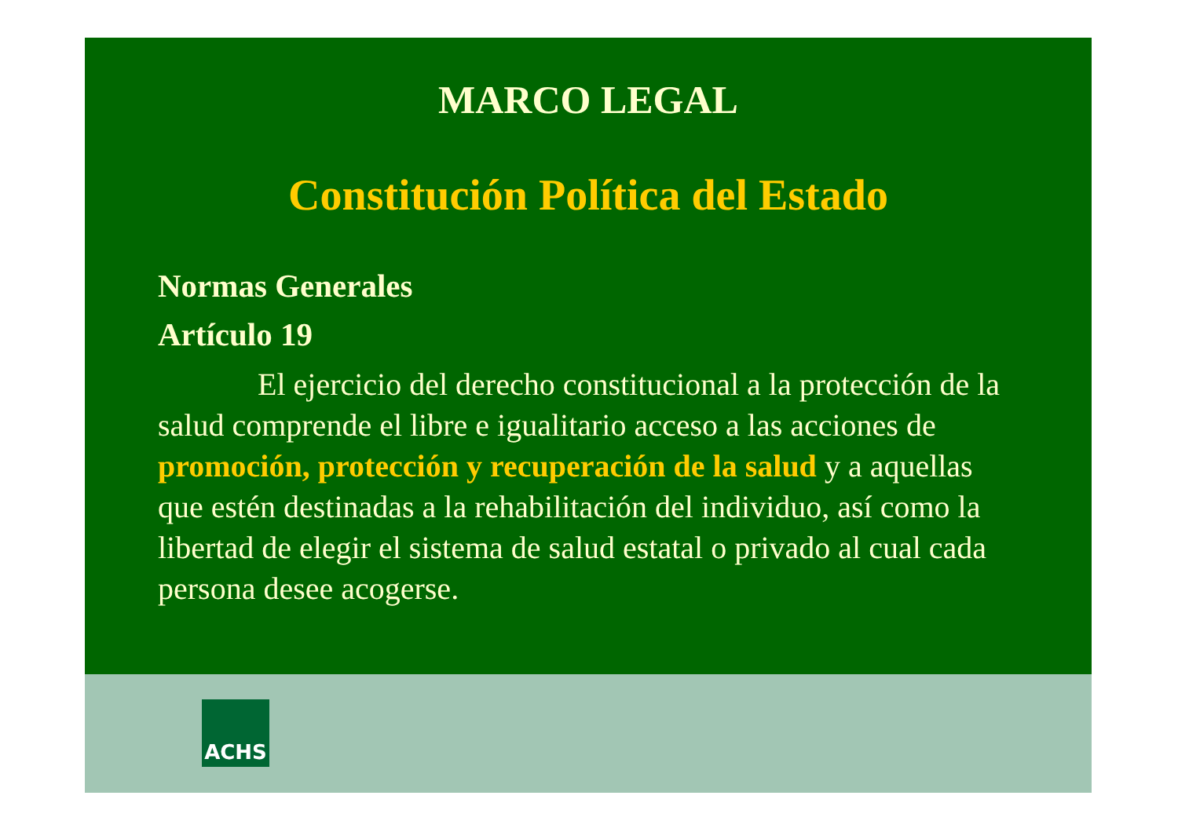MARCO LEGAL
Constitución Política del Estado
Normas Generales
Artículo 19
El ejercicio del derecho constitucional a la protección de la salud comprende el libre e igualitario acceso a las acciones de promoción, protección y recuperación de la salud y a aquellas que estén destinadas a la rehabilitación del individuo, así como la libertad de elegir el sistema de salud estatal o privado al cual cada persona desee acogerse.
ACHS